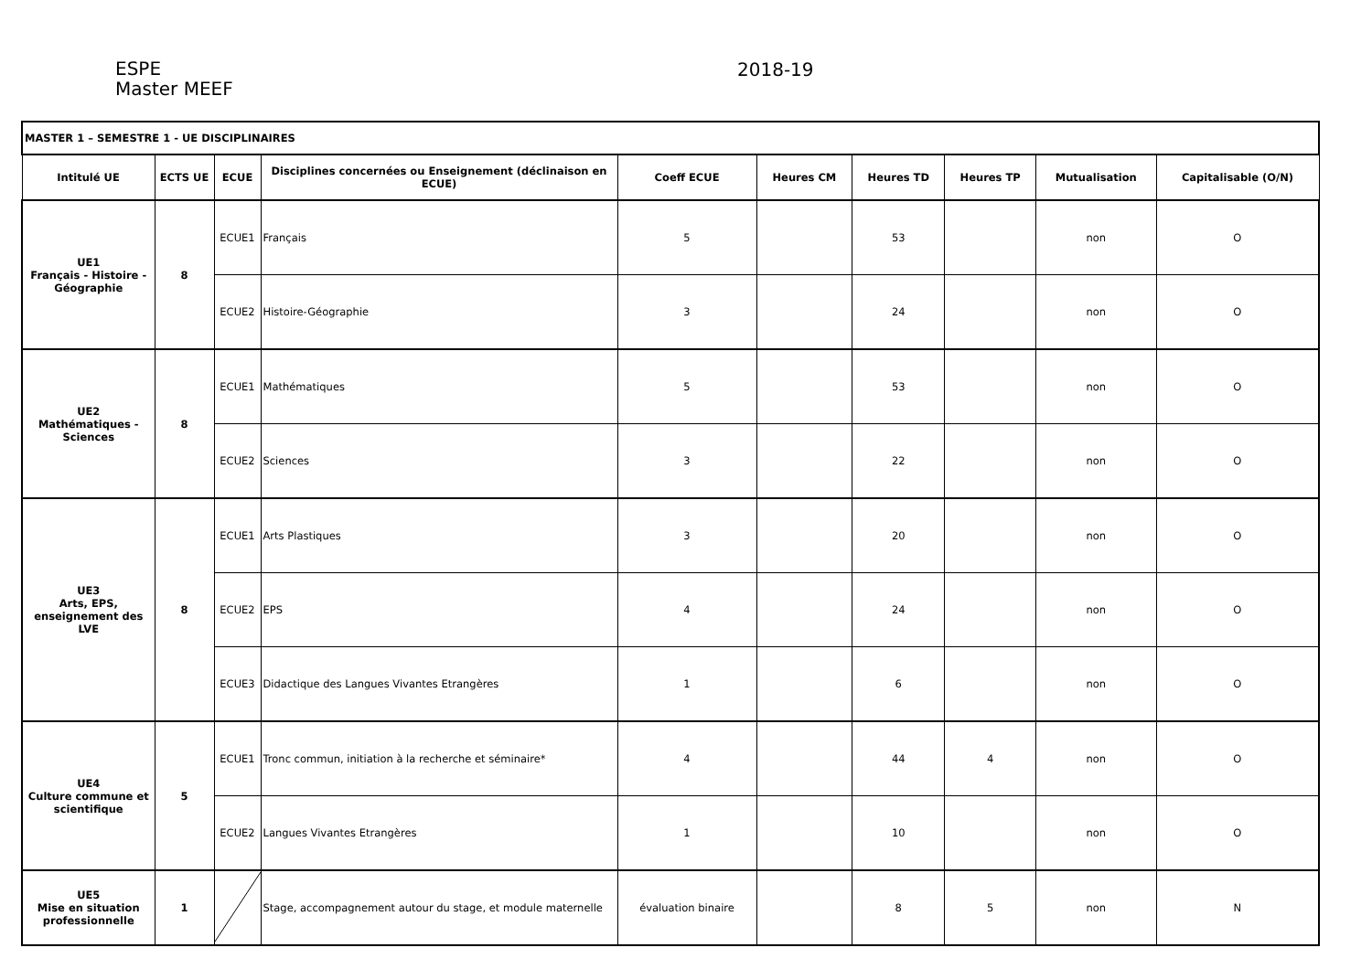ESPE
Master MEEF
2018-19
| MASTER 1 – SEMESTRE 1 - UE DISCIPLINAIRES | | | | | | | | | |
| Intitulé UE | ECTS UE | ECUE | Disciplines concernées ou Enseignement (déclinaison en ECUE) | Coeff ECUE | Heures CM | Heures TD | Heures TP | Mutualisation | Capitalisable (O/N) |
| UE1 Français - Histoire - Géographie | 8 | ECUE1 | Français | 5 | | 53 | | non | O |
| | | ECUE2 | Histoire-Géographie | 3 | | 24 | | non | O |
| UE2 Mathématiques - Sciences | 8 | ECUE1 | Mathématiques | 5 | | 53 | | non | O |
| | | ECUE2 | Sciences | 3 | | 22 | | non | O |
| UE3 Arts, EPS, enseignement des LVE | 8 | ECUE1 | Arts Plastiques | 3 | | 20 | | non | O |
| | | ECUE2 | EPS | 4 | | 24 | | non | O |
| | | ECUE3 | Didactique des Langues Vivantes Etrangères | 1 | | 6 | | non | O |
| UE4 Culture commune et scientifique | 5 | ECUE1 | Tronc commun, initiation à la recherche et séminaire* | 4 | | 44 | 4 | non | O |
| | | ECUE2 | Langues Vivantes Etrangères | 1 | | 10 | | non | O |
| UE5 Mise en situation professionnelle | 1 | | Stage, accompagnement autour du stage, et module maternelle | évaluation binaire | | 8 | 5 | non | N |